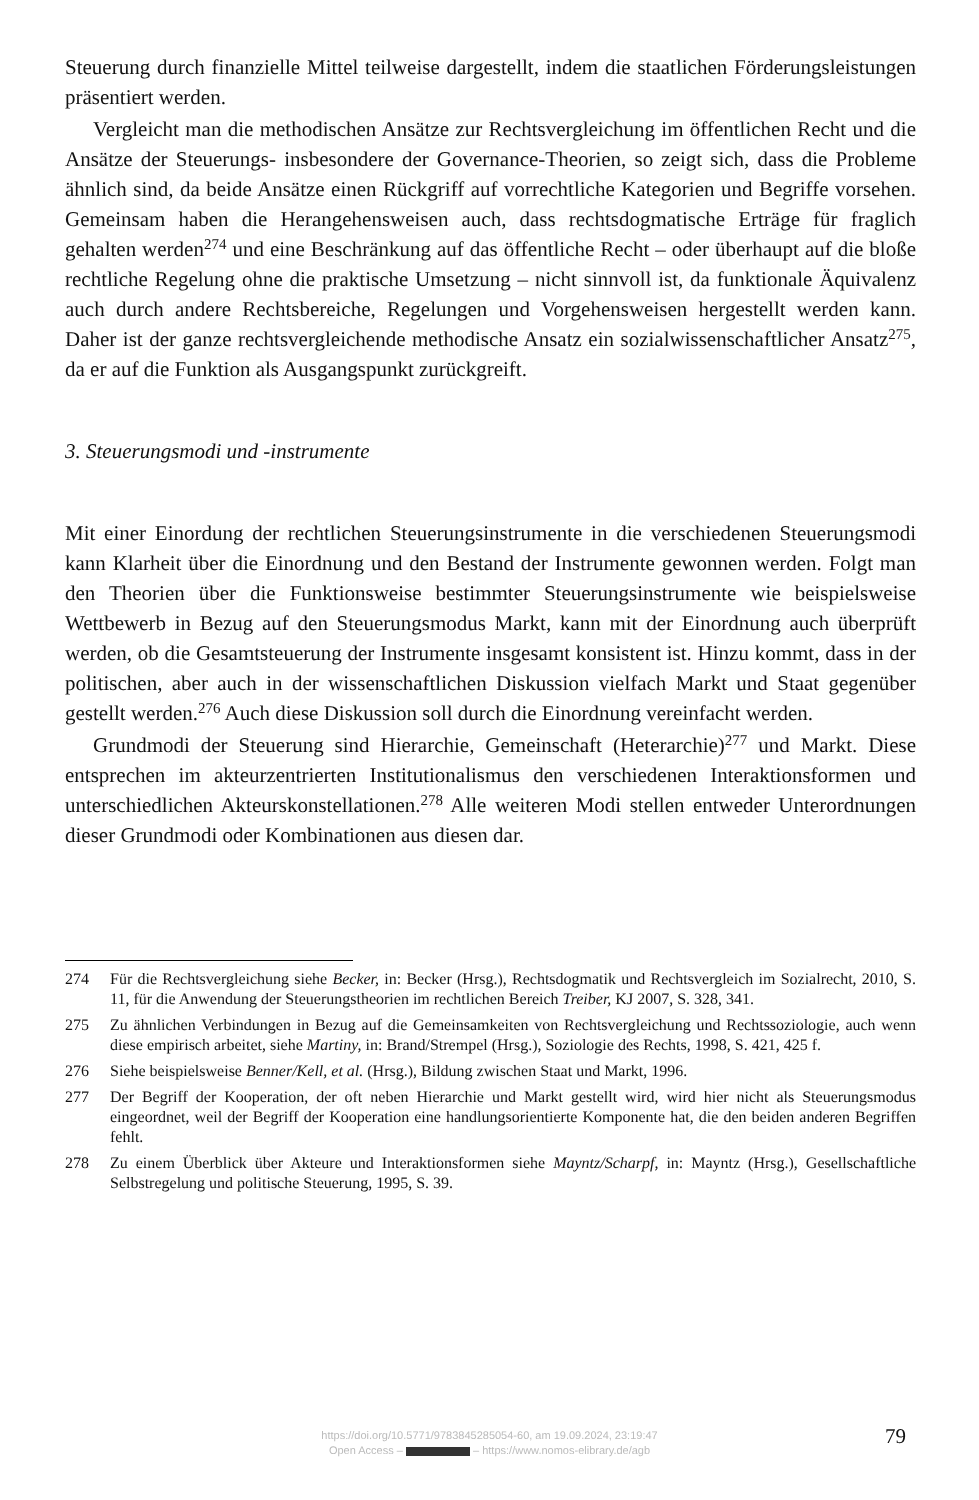Steuerung durch finanzielle Mittel teilweise dargestellt, indem die staatlichen Förderungsleistungen präsentiert werden.
Vergleicht man die methodischen Ansätze zur Rechtsvergleichung im öffentlichen Recht und die Ansätze der Steuerungs- insbesondere der Governance-Theorien, so zeigt sich, dass die Probleme ähnlich sind, da beide Ansätze einen Rückgriff auf vorrechtliche Kategorien und Begriffe vorsehen. Gemeinsam haben die Herangehensweisen auch, dass rechtsdogmatische Erträge für fraglich gehalten werden<sup>274</sup> und eine Beschränkung auf das öffentliche Recht – oder überhaupt auf die bloße rechtliche Regelung ohne die praktische Umsetzung – nicht sinnvoll ist, da funktionale Äquivalenz auch durch andere Rechtsbereiche, Regelungen und Vorgehensweisen hergestellt werden kann. Daher ist der ganze rechtsvergleichende methodische Ansatz ein sozialwissenschaftlicher Ansatz<sup>275</sup>, da er auf die Funktion als Ausgangspunkt zurückgreift.
3. Steuerungsmodi und -instrumente
Mit einer Einordung der rechtlichen Steuerungsinstrumente in die verschiedenen Steuerungsmodi kann Klarheit über die Einordnung und den Bestand der Instrumente gewonnen werden. Folgt man den Theorien über die Funktionsweise bestimmter Steuerungsinstrumente wie beispielsweise Wettbewerb in Bezug auf den Steuerungsmodus Markt, kann mit der Einordnung auch überprüft werden, ob die Gesamtsteuerung der Instrumente insgesamt konsistent ist. Hinzu kommt, dass in der politischen, aber auch in der wissenschaftlichen Diskussion vielfach Markt und Staat gegenüber gestellt werden.<sup>276</sup> Auch diese Diskussion soll durch die Einordnung vereinfacht werden.
Grundmodi der Steuerung sind Hierarchie, Gemeinschaft (Heterarchie)<sup>277</sup> und Markt. Diese entsprechen im akteurzentrierten Institutionalismus den verschiedenen Interaktionsformen und unterschiedlichen Akteurskonstellationen.<sup>278</sup> Alle weiteren Modi stellen entweder Unterordnungen dieser Grundmodi oder Kombinationen aus diesen dar.
274 Für die Rechtsvergleichung siehe Becker, in: Becker (Hrsg.), Rechtsdogmatik und Rechtsvergleich im Sozialrecht, 2010, S. 11, für die Anwendung der Steuerungstheorien im rechtlichen Bereich Treiber, KJ 2007, S. 328, 341.
275 Zu ähnlichen Verbindungen in Bezug auf die Gemeinsamkeiten von Rechtsvergleichung und Rechtssoziologie, auch wenn diese empirisch arbeitet, siehe Martiny, in: Brand/Strempel (Hrsg.), Soziologie des Rechts, 1998, S. 421, 425 f.
276 Siehe beispielsweise Benner/Kell, et al. (Hrsg.), Bildung zwischen Staat und Markt, 1996.
277 Der Begriff der Kooperation, der oft neben Hierarchie und Markt gestellt wird, wird hier nicht als Steuerungsmodus eingeordnet, weil der Begriff der Kooperation eine handlungsorientierte Komponente hat, die den beiden anderen Begriffen fehlt.
278 Zu einem Überblick über Akteure und Interaktionsformen siehe Mayntz/Scharpf, in: Mayntz (Hrsg.), Gesellschaftliche Selbstregelung und politische Steuerung, 1995, S. 39.
https://doi.org/10.5771/9783845285054-60, am 19.09.2024, 23:19:47
Open Access – – https://www.nomos-elibrary.de/agb
79